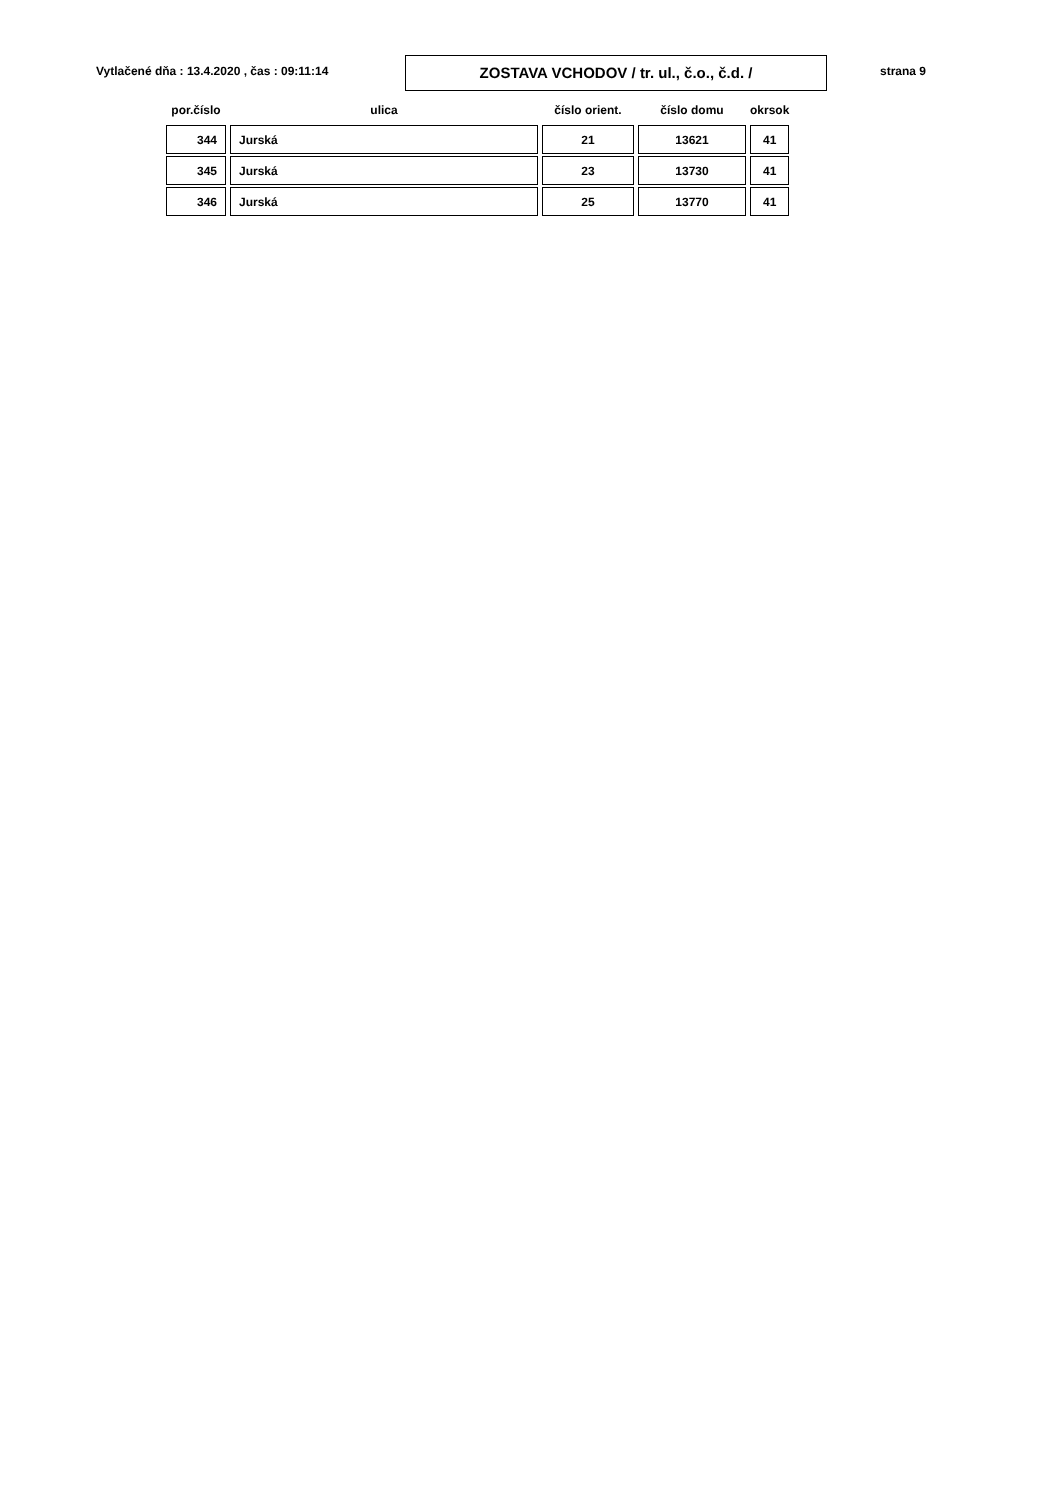Vytlačené dňa : 13.4.2020 , čas : 09:11:14
ZOSTAVA VCHODOV / tr. ul., č.o., č.d. / strana 9
| por.číslo | ulica | číslo orient. | číslo domu | okrsok |
| --- | --- | --- | --- | --- |
| 344 | Jurská | 21 | 13621 | 41 |
| 345 | Jurská | 23 | 13730 | 41 |
| 346 | Jurská | 25 | 13770 | 41 |